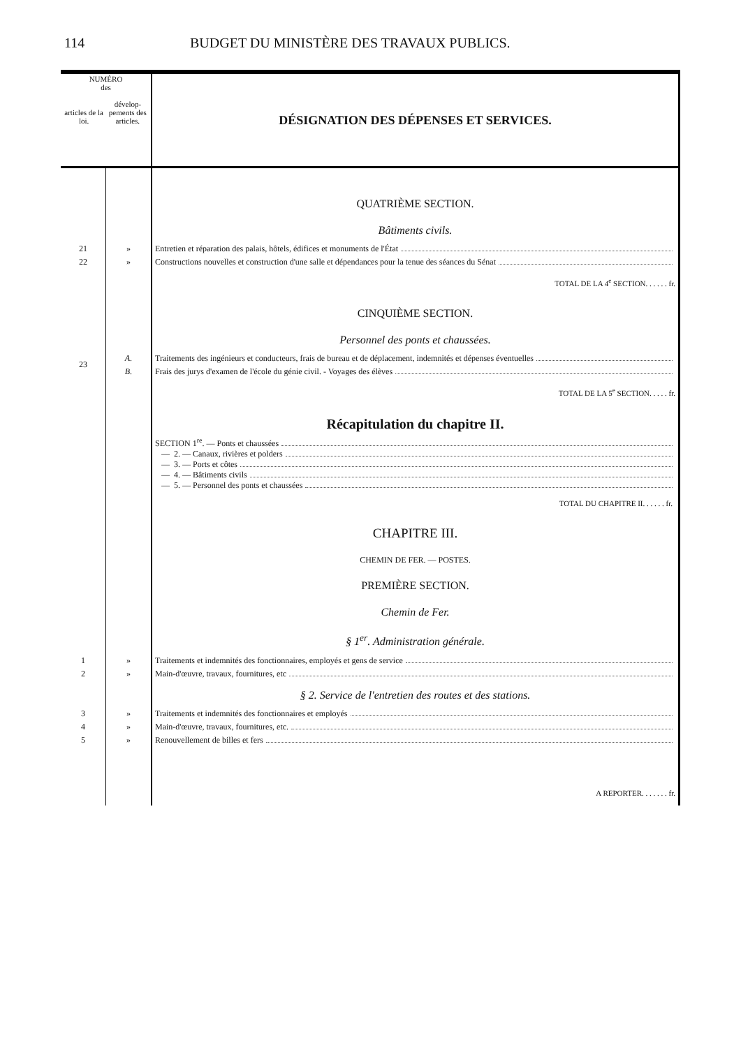114 BUDGET DU MINISTÈRE DES TRAVAUX PUBLICS.
| NUMÉRO des articles de la loi. dévelop-pements des articles. | | DÉSIGNATION DES DÉPENSES ET SERVICES. |
| --- | --- | --- |
| | | QUATRIÈME SECTION. Bâtiments civils. |
| 21 | » | Entretien et réparation des palais, hôtels, édifices et monuments de l'État |
| 22 | » | Constructions nouvelles et construction d'une salle et dépendances pour la tenue des séances du Sénat |
| | | TOTAL DE LA 4<sup>e</sup> SECTION. . . . . . fr. |
| | | CINQUIÈME SECTION. Personnel des ponts et chaussées. |
| 23 | A. | Traitements des ingénieurs et conducteurs, frais de bureau et de déplacement, indemnités et dépenses éventuelles |
| | B. | Frais des jurys d'examen de l'école du génie civil. - Voyages des élèves |
| | | TOTAL DE LA 5<sup>e</sup> SECTION. . . . . fr. |
| | | Récapitulation du chapitre II. SECTION 1<sup>re</sup>. — Ponts et chaussées — 2. — Canaux, rivières et polders — 3. — Ports et côtes — 4. — Bâtiments civils — 5. — Personnel des ponts et chaussées TOTAL DU CHAPITRE II. . . . . . fr. CHAPITRE III. CHEMIN DE FER. — POSTES. PREMIÈRE SECTION. Chemin de Fer. § 1<sup>er</sup>. Administration générale. |
| 1 | » | Traitements et indemnités des fonctionnaires, employés et gens de service |
| 2 | » | Main-d'œuvre, travaux, fournitures, etc § 2. Service de l'entretien des routes et des stations. |
| 3 | » | Traitements et indemnités des fonctionnaires et employés |
| 4 | » | Main-d'œuvre, travaux, fournitures, etc. |
| 5 | » | Renouvellement de billes et fers |
| | | A REPORTER. . . . . . . fr. |